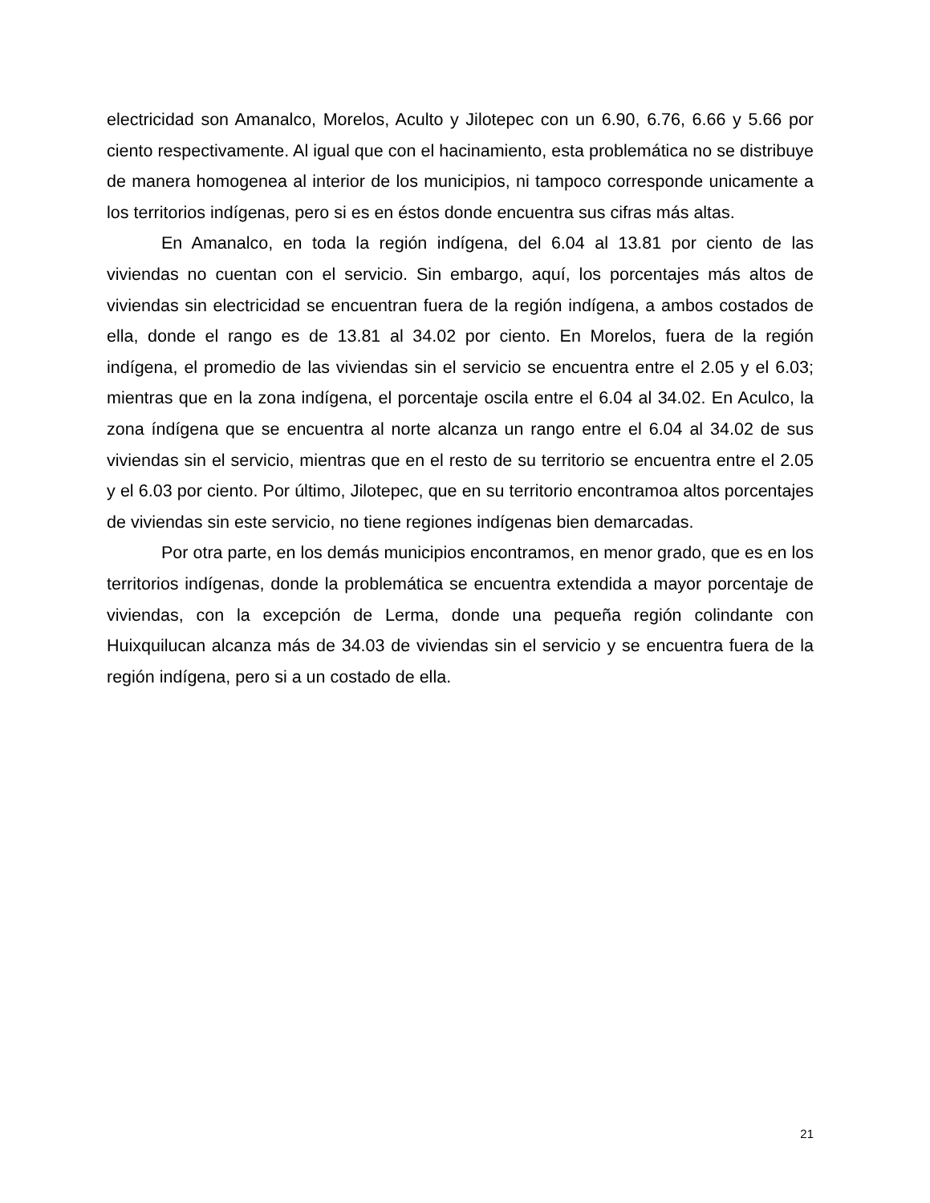electricidad son Amanalco, Morelos, Aculto y Jilotepec con un 6.90, 6.76, 6.66 y 5.66 por ciento respectivamente. Al igual que con el hacinamiento, esta problemática no se distribuye de manera homogenea al interior de los municipios, ni tampoco corresponde unicamente a los territorios indígenas, pero si es en éstos donde encuentra sus cifras más altas.
En Amanalco, en toda la región indígena, del 6.04 al 13.81 por ciento de las viviendas no cuentan con el servicio. Sin embargo, aquí, los porcentajes más altos de viviendas sin electricidad se encuentran fuera de la región indígena, a ambos costados de ella, donde el rango es de 13.81 al 34.02 por ciento. En Morelos, fuera de la región indígena, el promedio de las viviendas sin el servicio se encuentra entre el 2.05 y el 6.03; mientras que en la zona indígena, el porcentaje oscila entre el 6.04 al 34.02. En Aculco, la zona índígena que se encuentra al norte alcanza un rango entre el 6.04 al 34.02 de sus viviendas sin el servicio, mientras que en el resto de su territorio se encuentra entre el 2.05 y el 6.03 por ciento. Por último, Jilotepec, que en su territorio encontramoa altos porcentajes de viviendas sin este servicio, no tiene regiones indígenas bien demarcadas.
Por otra parte, en los demás municipios encontramos, en menor grado, que es en los territorios indígenas, donde la problemática se encuentra extendida a mayor porcentaje de viviendas, con la excepción de Lerma, donde una pequeña región colindante con Huixquilucan alcanza más de 34.03 de viviendas sin el servicio y se encuentra fuera de la región indígena, pero si a un costado de ella.
21